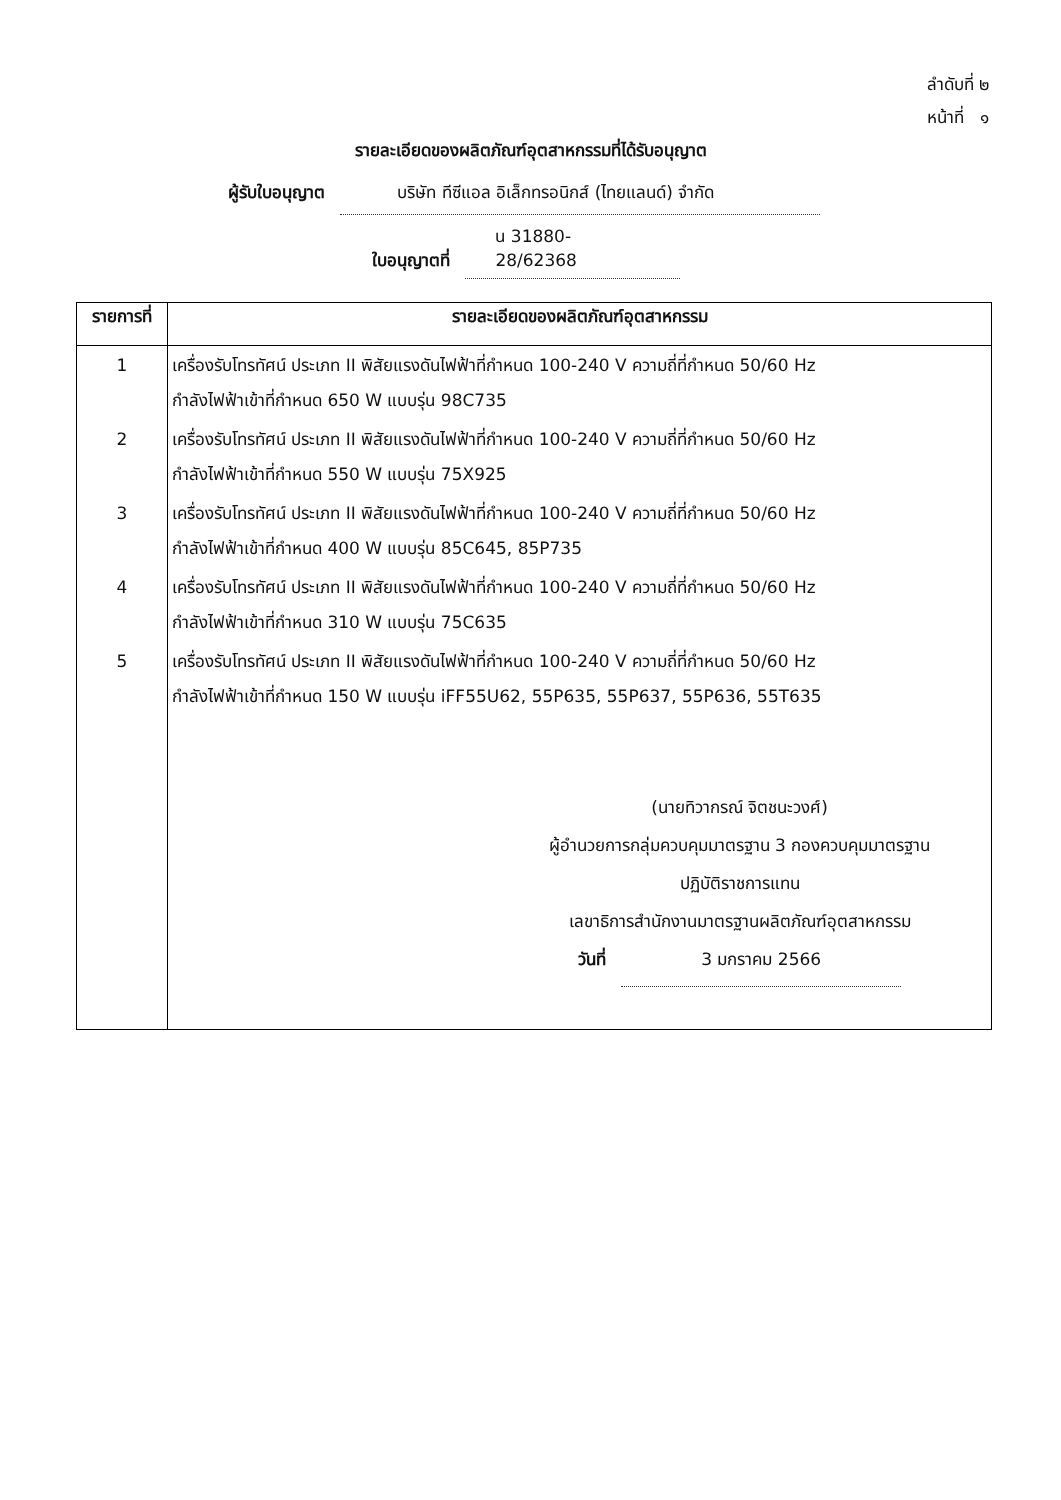ลำดับที่ ๒
หน้าที่ ๑
รายละเอียดของผลิตภัณฑ์อุตสาหกรรมที่ได้รับอนุญาต
ผู้รับใบอนุญาต บริษัท ทีซีแอล อิเล็กทรอนิกส์ (ไทยแลนด์) จำกัด
ใบอนุญาตที่ น 31880-28/62368
| รายการที่ | รายละเอียดของผลิตภัณฑ์อุตสาหกรรม |
| --- | --- |
| 1 | เครื่องรับโทรทัศน์ ประเภท II พิสัยแรงดันไฟฟ้าที่กำหนด 100-240 V ความถี่ที่กำหนด 50/60 Hz กำลังไฟฟ้าเข้าที่กำหนด 650 W แบบรุ่น 98C735 |
| 2 | เครื่องรับโทรทัศน์ ประเภท II พิสัยแรงดันไฟฟ้าที่กำหนด 100-240 V ความถี่ที่กำหนด 50/60 Hz กำลังไฟฟ้าเข้าที่กำหนด 550 W แบบรุ่น 75X925 |
| 3 | เครื่องรับโทรทัศน์ ประเภท II พิสัยแรงดันไฟฟ้าที่กำหนด 100-240 V ความถี่ที่กำหนด 50/60 Hz กำลังไฟฟ้าเข้าที่กำหนด 400 W แบบรุ่น 85C645, 85P735 |
| 4 | เครื่องรับโทรทัศน์ ประเภท II พิสัยแรงดันไฟฟ้าที่กำหนด 100-240 V ความถี่ที่กำหนด 50/60 Hz กำลังไฟฟ้าเข้าที่กำหนด 310 W แบบรุ่น 75C635 |
| 5 | เครื่องรับโทรทัศน์ ประเภท II พิสัยแรงดันไฟฟ้าที่กำหนด 100-240 V ความถี่ที่กำหนด 50/60 Hz กำลังไฟฟ้าเข้าที่กำหนด 150 W แบบรุ่น iFF55U62, 55P635, 55P637, 55P636, 55T635 |
| | (นายทิวากรณ์ จิตชนะวงศ์) ผู้อำนวยการกลุ่มควบคุมมาตรฐาน 3 กองควบคุมมาตรฐาน ปฏิบัติราชการแทน เลขาธิการสำนักงานมาตรฐานผลิตภัณฑ์อุตสาหกรรม วันที่ 3 มกราคม 2566 |